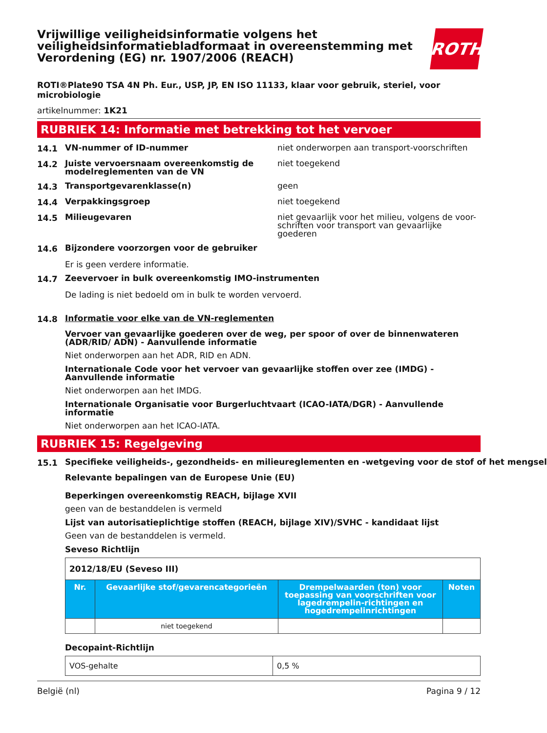Vrijwillige veiligheidsinformatie volgens het veiligheidsinformatiebladformaat in overeenstemming met Verordening (EG) nr. 1907/2006 (REACH)
ROTH
ROTI®Plate90 TSA 4N Ph. Eur., USP, JP, EN ISO 11133, klaar voor gebruik, steriel, voor microbiologie
artikelnummer: 1K21
RUBRIEK 14: Informatie met betrekking tot het vervoer
14.1
VN-nummer of ID-nummer niet onderworpen aan transport-voorschriften
14.2
Juiste vervoersnaam overeenkomstig de modelreglementen van de VN
niet toegekend
14.3
Transportgevarenklasse(n) geen
14.4
Verpakkingsgroep niet toegekend
14.5
Milieugevaren niet gevaarlijk voor het milieu, volgens de voor-schriften voor transport van gevaarlijke goederen
14.6
Bijzondere voorzorgen voor de gebruiker
Er is geen verdere informatie.
14.7
Zeevervoer in bulk overeenkomstig IMO-instrumenten
De lading is niet bedoeld om in bulk te worden vervoerd.
14.8
Informatie voor elke van de VN-reglementen
Vervoer van gevaarlijke goederen over de weg, per spoor of over de binnenwateren (ADR/RID/ ADN) - Aanvullende informatie
Niet onderworpen aan het ADR, RID en ADN.
Internationale Code voor het vervoer van gevaarlijke stoffen over zee (IMDG) - Aanvullende informatie
Niet onderworpen aan het IMDG.
Internationale Organisatie voor Burgerluchtvaart (ICAO-IATA/DGR) - Aanvullende informatie
Niet onderworpen aan het ICAO-IATA.
RUBRIEK 15: Regelgeving
15.1
Specifieke veiligheids-, gezondheids- en milieureglementen en -wetgeving voor de stof of het mengsel
Relevante bepalingen van de Europese Unie (EU)
Beperkingen overeenkomstig REACH, bijlage XVII
geen van de bestanddelen is vermeld
Lijst van autorisatieplichtige stoffen (REACH, bijlage XIV)/SVHC - kandidaat lijst
Geen van de bestanddelen is vermeld.
Seveso Richtlijn
| 2012/18/EU (Seveso III) | | | |
| --- | --- | --- | --- |
| Nr. | Gevaarlijke stof/gevarencategorieën | Drempelwaarden (ton) voor toepassing van voorschriften voor lagedrempelin-richtingen en hogedrempelinrichtingen | Noten |
| | niet toegekend | | |
Decopaint-Richtlijn
| VOS-gehalte | 0,5 % |
België (nl) Pagina 9 / 12